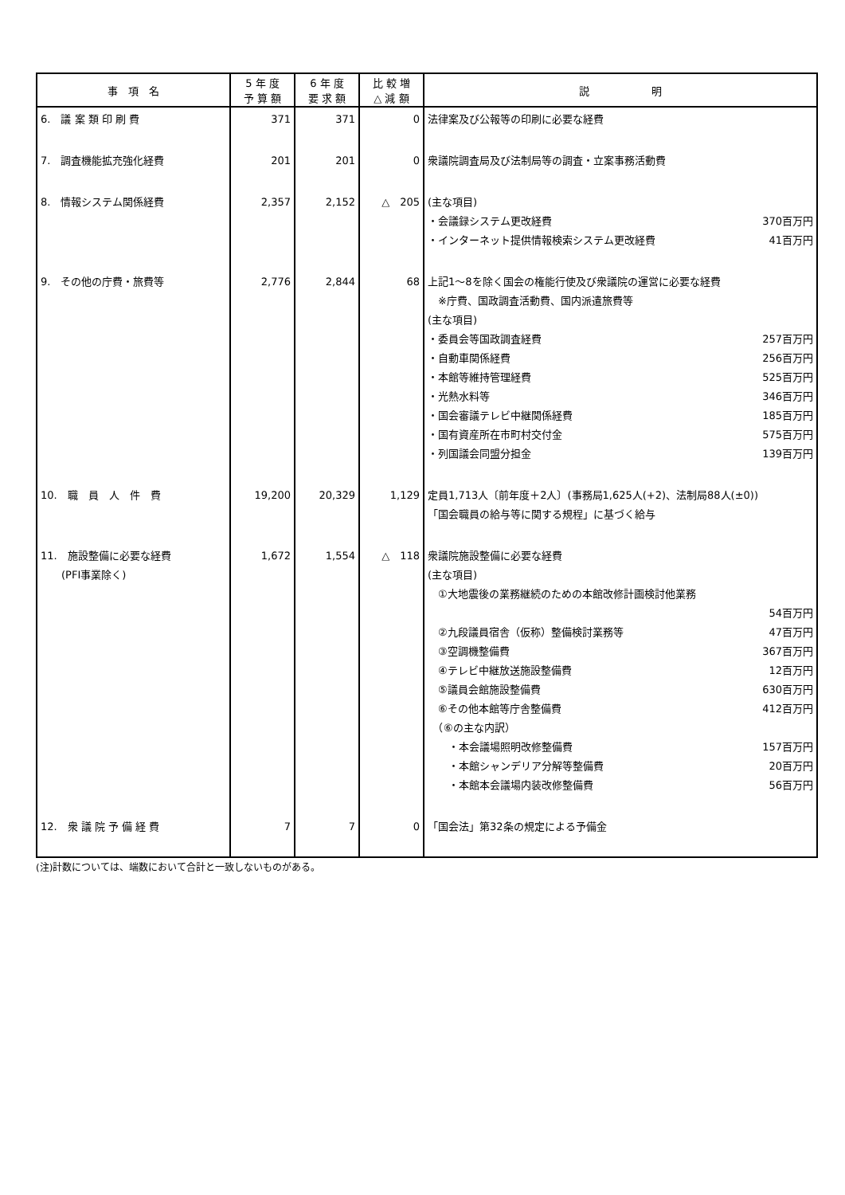| 事 項 名 | 5 年 度 予 算 額 | 6 年 度 要 求 額 | 比 較 増 △ 減 額 | 説 明 |
| --- | --- | --- | --- | --- |
| 6. 議 案 類 印 刷 費 | 371 | 371 | 0 | 法律案及び公報等の印刷に必要な経費 |
| 7. 調査機能拡充強化経費 | 201 | 201 | 0 | 衆議院調査局及び法制局等の調査・立案事務活動費 |
| 8. 情報システム関係経費 | 2,357 | 2,152 | △ 205 | (主な項目) ・会議録システム更改経費 370百万円 ・インターネット提供情報検索システム更改経費 41百万円 |
| 9. その他の庁費・旅費等 | 2,776 | 2,844 | 68 | 上記1～8を除く国会の権能行使及び衆議院の運営に必要な経費 ※庁費、国政調査活動費、国内派遣旅費等 (主な項目) ・委員会等国政調査経費 257百万円 ・自動車関係経費 256百万円 ・本館等維持管理経費 525百万円 ・光熱水料等 346百万円 ・国会審議テレビ中継関係経費 185百万円 ・国有資産所在市町村交付金 575百万円 ・列国議会同盟分担金 139百万円 |
| 10. 職 員 人 件 費 | 19,200 | 20,329 | 1,129 | 定員1,713人〔前年度＋2人〕(事務局1,625人(+2)、法制局88人(±0)) 「国会職員の給与等に関する規程」に基づく給与 |
| 11. 施設整備に必要な経費 (PFI事業除く) | 1,672 | 1,554 | △ 118 | 衆議院施設整備に必要な経費 (主な項目) ①大地震後の業務継続のための本館改修計画検討他業務 54百万円 ②九段議員宿舎（仮称）整備検討業務等 47百万円 ③空調機整備費 367百万円 ④テレビ中継放送施設整備費 12百万円 ⑤議員会館施設整備費 630百万円 ⑥その他本館等庁舎整備費 412百万円 （⑥の主な内訳） ・本会議場照明改修整備費 157百万円 ・本館シャンデリア分解等整備費 20百万円 ・本館本会議場内装改修整備費 56百万円 |
| 12. 衆 議 院 予 備 経 費 | 7 | 7 | 0 | 「国会法」第32条の規定による予備金 |
(注)計数については、端数において合計と一致しないものがある。